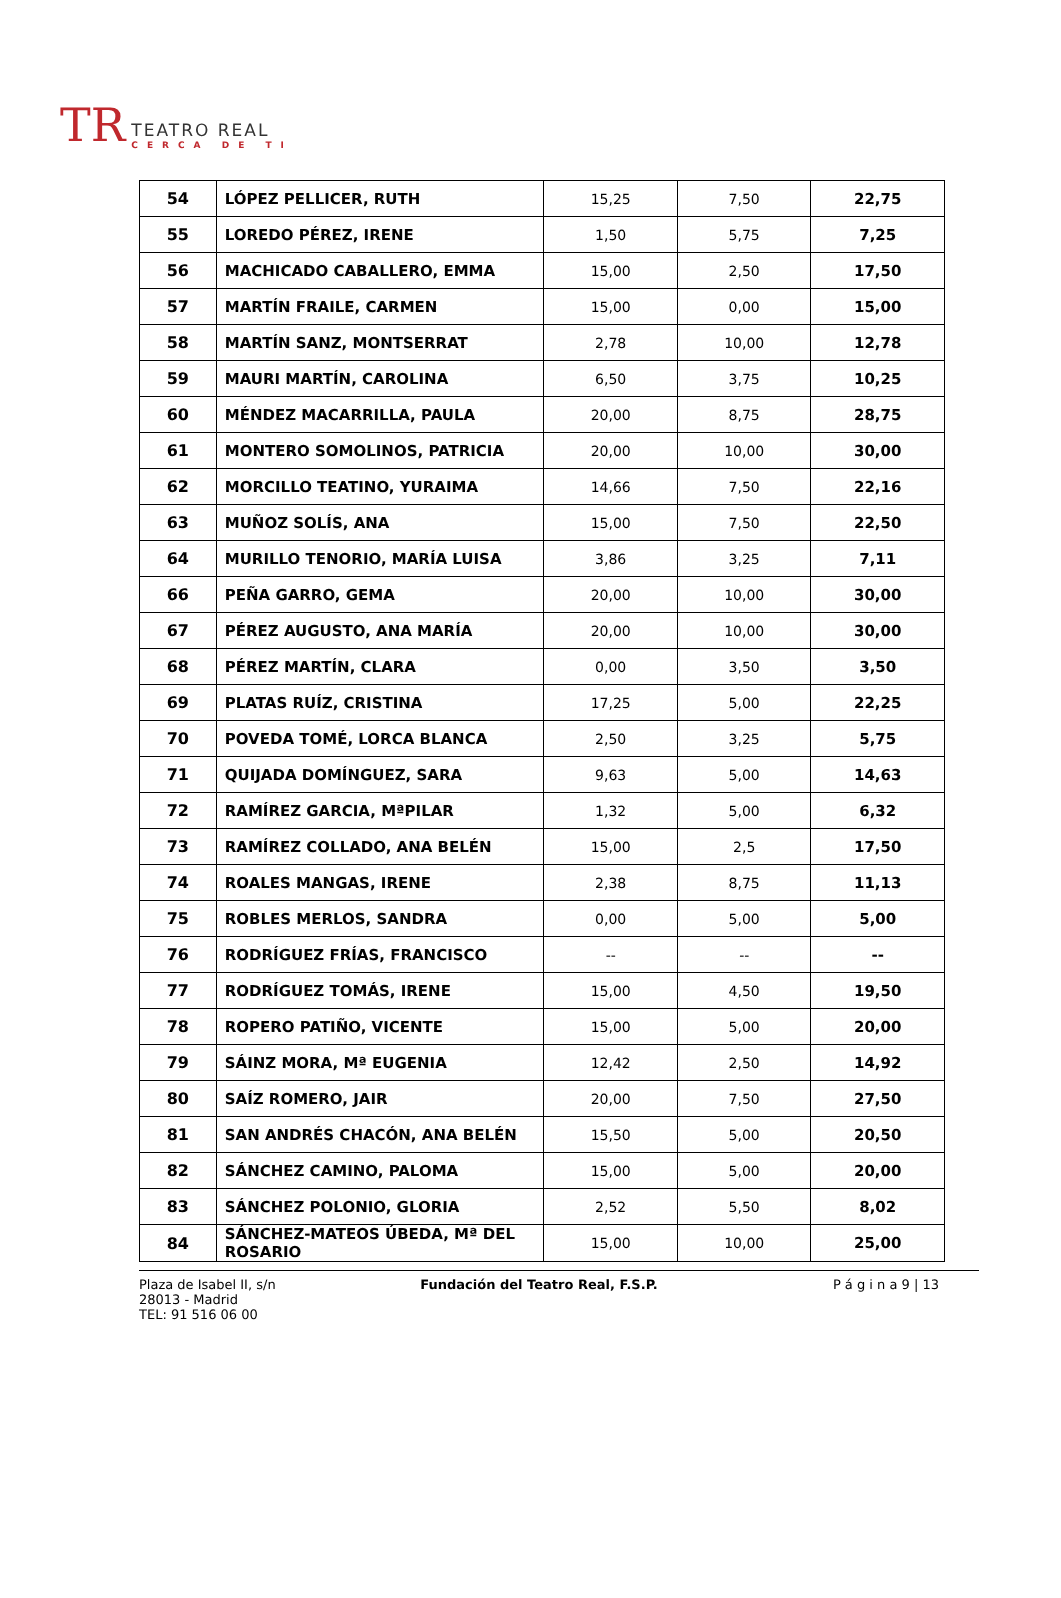TR
TEATRO REAL
CERCA DE TI
| 54 | LÓPEZ PELLICER, RUTH | 15,25 | 7,50 | 22,75 |
| 55 | LOREDO PÉREZ, IRENE | 1,50 | 5,75 | 7,25 |
| 56 | MACHICADO CABALLERO, EMMA | 15,00 | 2,50 | 17,50 |
| 57 | MARTÍN FRAILE, CARMEN | 15,00 | 0,00 | 15,00 |
| 58 | MARTÍN SANZ, MONTSERRAT | 2,78 | 10,00 | 12,78 |
| 59 | MAURI MARTÍN, CAROLINA | 6,50 | 3,75 | 10,25 |
| 60 | MÉNDEZ MACARRILLA, PAULA | 20,00 | 8,75 | 28,75 |
| 61 | MONTERO SOMOLINOS, PATRICIA | 20,00 | 10,00 | 30,00 |
| 62 | MORCILLO TEATINO, YURAIMA | 14,66 | 7,50 | 22,16 |
| 63 | MUÑOZ SOLÍS, ANA | 15,00 | 7,50 | 22,50 |
| 64 | MURILLO TENORIO, MARÍA LUISA | 3,86 | 3,25 | 7,11 |
| 66 | PEÑA GARRO, GEMA | 20,00 | 10,00 | 30,00 |
| 67 | PÉREZ AUGUSTO, ANA MARÍA | 20,00 | 10,00 | 30,00 |
| 68 | PÉREZ MARTÍN, CLARA | 0,00 | 3,50 | 3,50 |
| 69 | PLATAS RUÍZ, CRISTINA | 17,25 | 5,00 | 22,25 |
| 70 | POVEDA TOMÉ, LORCA BLANCA | 2,50 | 3,25 | 5,75 |
| 71 | QUIJADA DOMÍNGUEZ, SARA | 9,63 | 5,00 | 14,63 |
| 72 | RAMÍREZ GARCIA, MªPILAR | 1,32 | 5,00 | 6,32 |
| 73 | RAMÍREZ COLLADO, ANA BELÉN | 15,00 | 2,5 | 17,50 |
| 74 | ROALES MANGAS, IRENE | 2,38 | 8,75 | 11,13 |
| 75 | ROBLES MERLOS, SANDRA | 0,00 | 5,00 | 5,00 |
| 76 | RODRÍGUEZ FRÍAS, FRANCISCO | -- | -- | -- |
| 77 | RODRÍGUEZ TOMÁS, IRENE | 15,00 | 4,50 | 19,50 |
| 78 | ROPERO PATIÑO, VICENTE | 15,00 | 5,00 | 20,00 |
| 79 | SÁINZ MORA, Mª EUGENIA | 12,42 | 2,50 | 14,92 |
| 80 | SAÍZ ROMERO, JAIR | 20,00 | 7,50 | 27,50 |
| 81 | SAN ANDRÉS CHACÓN, ANA BELÉN | 15,50 | 5,00 | 20,50 |
| 82 | SÁNCHEZ CAMINO, PALOMA | 15,00 | 5,00 | 20,00 |
| 83 | SÁNCHEZ POLONIO, GLORIA | 2,52 | 5,50 | 8,02 |
| 84 | SÁNCHEZ-MATEOS ÚBEDA, Mª DEL ROSARIO | 15,00 | 10,00 | 25,00 |
Plaza de Isabel II, s/n
28013 - Madrid
TEL: 91 516 06 00
Fundación del Teatro Real, F.S.P.
P á g i n a 9 | 13